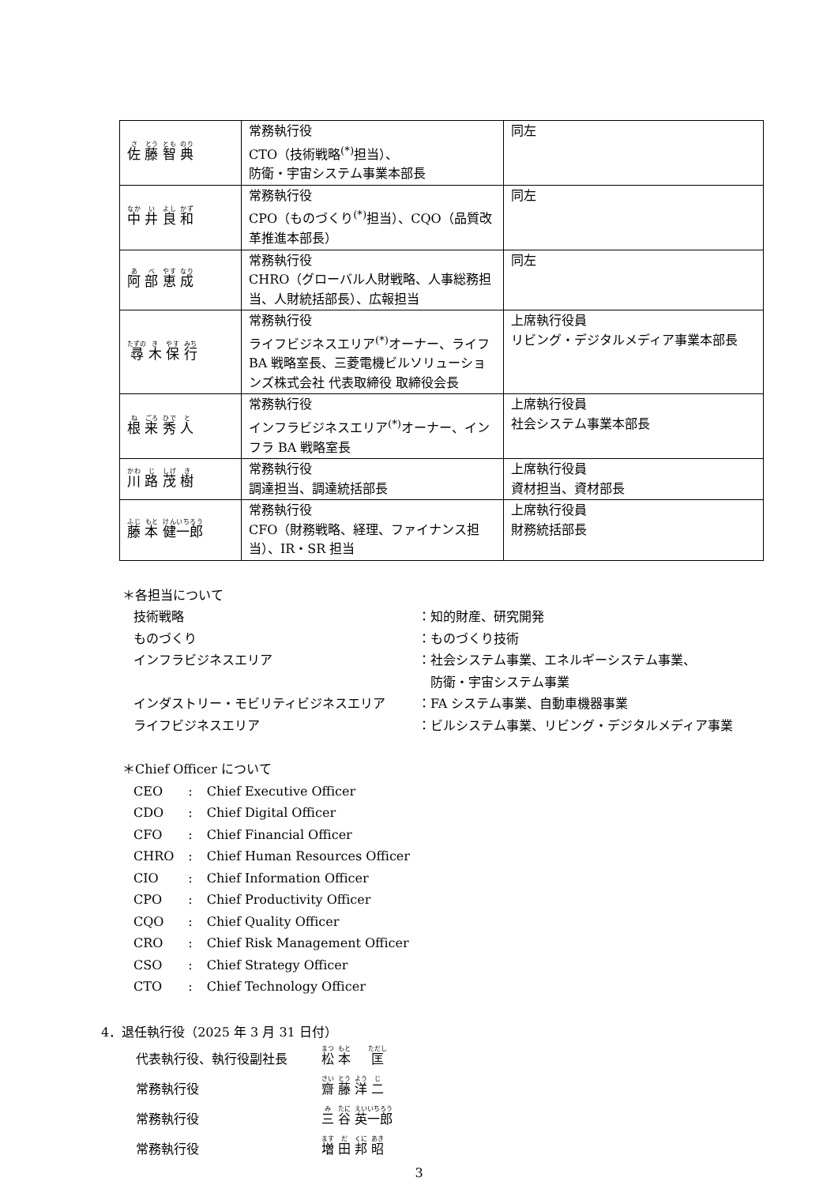| 佐 藤 智 典 | 常務執行役 CTO（技術戦略<sup>(*)</sup>担当）、 防衛・宇宙システム事業本部長 | 同左 |
| 中 井 良 和 | 常務執行役 CPO（ものづくり<sup>(*)</sup>担当）、CQO（品質改革推進本部長） | 同左 |
| 阿 部 恵 成 | 常務執行役 CHRO（グローバル人財戦略、人事総務担当、人財統括部長）、広報担当 | 同左 |
| 尋 木 保 行 | 常務執行役 ライフビジネスエリア<sup>(*)</sup>オーナー、ライフ BA 戦略室長、三菱電機ビルソリューションズ株式会社 代表取締役 取締役会長 | 上席執行役員 リビング・デジタルメディア事業本部長 |
| 根 来 秀 人 | 常務執行役 インフラビジネスエリア<sup>(*)</sup>オーナー、インフラ BA 戦略室長 | 上席執行役員 社会システム事業本部長 |
| 川 路 茂 樹 | 常務執行役 調達担当、調達統括部長 | 上席執行役員 資材担当、資材部長 |
| 藤 本 健一郎 | 常務執行役 CFO（財務戦略、経理、ファイナンス担当）、IR・SR 担当 | 上席執行役員 財務統括部長 |
＊各担当について
| 技術戦略 | ：知的財産、研究開発 |
| ものづくり | ：ものづくり技術 |
| インフラビジネスエリア | ：社会システム事業、エネルギーシステム事業、 防衛・宇宙システム事業 |
| インダストリー・モビリティビジネスエリア | ：FA システム事業、自動車機器事業 |
| ライフビジネスエリア | ：ビルシステム事業、リビング・デジタルメディア事業 |
＊Chief Officer について
| CEO | : | Chief Executive Officer |
| CDO | : | Chief Digital Officer |
| CFO | : | Chief Financial Officer |
| CHRO | : | Chief Human Resources Officer |
| CIO | : | Chief Information Officer |
| CPO | : | Chief Productivity Officer |
| CQO | : | Chief Quality Officer |
| CRO | : | Chief Risk Management Officer |
| CSO | : | Chief Strategy Officer |
| CTO | : | Chief Technology Officer |
4．退任執行役（2025 年 3 月 31 日付）
| 代表執行役、執行役副社長 | 松 本 匡 |
| 常務執行役 | 齋 藤 洋 二 |
| 常務執行役 | 三 谷 英一郎 |
| 常務執行役 | 増 田 邦 昭 |
3